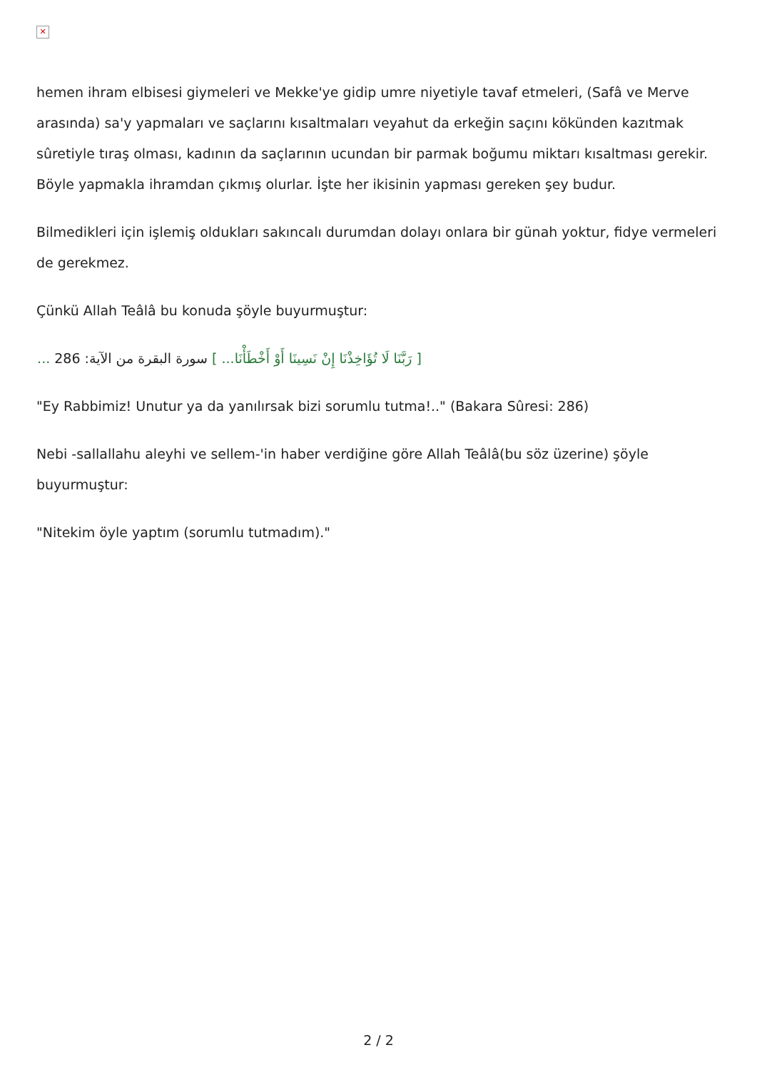✕
hemen ihram elbisesi giymeleri ve Mekke'ye gidip umre niyetiyle tavaf etmeleri, (Safâ ve Merve arasında) sa'y yapmaları ve saçlarını kısaltmaları veyahut da erkeğin saçını kökünden kazıtmak sûretiyle tıraş olması, kadının da saçlarının ucundan bir parmak boğumu miktarı kısaltması gerekir. Böyle yapmakla ihramdan çıkmış olurlar. İşte her ikisinin yapması gereken şey budur.
Bilmedikleri için işlemiş oldukları sakıncalı durumdan dolayı onlara bir günah yoktur, fidye vermeleri de gerekmez.
Çünkü Allah Teâlâ bu konuda şöyle buyurmuştur:
[ رَبَّنَا لَا تُؤَاخِذْنَا إِنْ نَسِينَا أَوْ أَخْطَأْنَا... ] سورة البقرة من الآية: 286 ...
"Ey Rabbimiz! Unutur ya da yanılırsak bizi sorumlu tutma!.." (Bakara Sûresi: 286)
Nebi -sallallahu aleyhi ve sellem-'in haber verdiğine göre Allah Teâlâ(bu söz üzerine) şöyle buyurmuştur:
"Nitekim öyle yaptım (sorumlu tutmadım)."
2 / 2